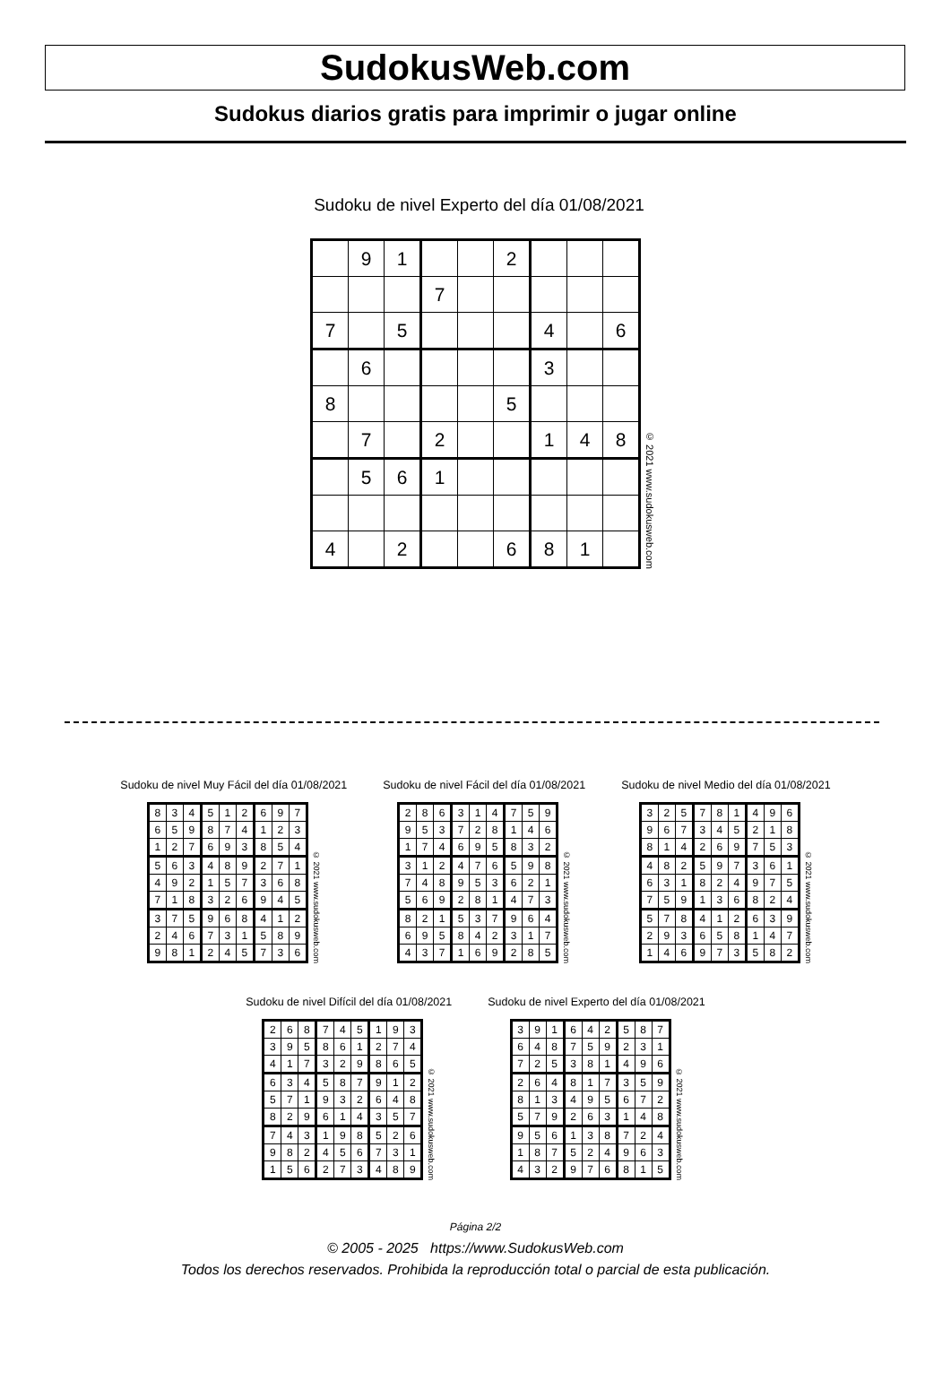SudokusWeb.com
Sudokus diarios gratis para imprimir o jugar online
Sudoku de nivel Experto del día 01/08/2021
| | 9 | 1 | | | 2 | | | |
| | | | 7 | | | | | |
| 7 | | 5 | | | | 4 | | 6 |
| | 6 | | | | | 3 | | |
| 8 | | | | | 5 | | | |
| | 7 | | 2 | | | 1 | 4 | 8 |
| | 5 | 6 | 1 | | | | | |
| 4 | | 2 | | | 6 | 8 | 1 | |
© 2021 www.sudokusweb.com
Sudoku de nivel Muy Fácil del día 01/08/2021
| 8 | 3 | 4 | 5 | 1 | 2 | 6 | 9 | 7 |
| 6 | 5 | 9 | 8 | 7 | 4 | 1 | 2 | 3 |
| 1 | 2 | 7 | 6 | 9 | 3 | 8 | 5 | 4 |
| 5 | 6 | 3 | 4 | 8 | 9 | 2 | 7 | 1 |
| 4 | 9 | 2 | 1 | 5 | 7 | 3 | 6 | 8 |
| 7 | 1 | 8 | 3 | 2 | 6 | 9 | 4 | 5 |
| 3 | 7 | 5 | 9 | 6 | 8 | 4 | 1 | 2 |
| 2 | 4 | 6 | 7 | 3 | 1 | 5 | 8 | 9 |
| 9 | 8 | 1 | 2 | 4 | 5 | 7 | 3 | 6 |
© 2021 www.sudokusweb.com
Sudoku de nivel Fácil del día 01/08/2021
| 2 | 8 | 6 | 3 | 1 | 4 | 7 | 5 | 9 |
| 9 | 5 | 3 | 7 | 2 | 8 | 1 | 4 | 6 |
| 1 | 7 | 4 | 6 | 9 | 5 | 8 | 3 | 2 |
| 3 | 1 | 2 | 4 | 7 | 6 | 5 | 9 | 8 |
| 7 | 4 | 8 | 9 | 5 | 3 | 6 | 2 | 1 |
| 5 | 6 | 9 | 2 | 8 | 1 | 4 | 7 | 3 |
| 8 | 2 | 1 | 5 | 3 | 7 | 9 | 6 | 4 |
| 6 | 9 | 5 | 8 | 4 | 2 | 3 | 1 | 7 |
| 4 | 3 | 7 | 1 | 6 | 9 | 2 | 8 | 5 |
© 2021 www.sudokusweb.com
Sudoku de nivel Medio del día 01/08/2021
| 3 | 2 | 5 | 7 | 8 | 1 | 4 | 9 | 6 |
| 9 | 6 | 7 | 3 | 4 | 5 | 2 | 1 | 8 |
| 8 | 1 | 4 | 2 | 6 | 9 | 7 | 5 | 3 |
| 4 | 8 | 2 | 5 | 9 | 7 | 3 | 6 | 1 |
| 6 | 3 | 1 | 8 | 2 | 4 | 9 | 7 | 5 |
| 7 | 5 | 9 | 1 | 3 | 6 | 8 | 2 | 4 |
| 5 | 7 | 8 | 4 | 1 | 2 | 6 | 3 | 9 |
| 2 | 9 | 3 | 6 | 5 | 8 | 1 | 4 | 7 |
| 1 | 4 | 6 | 9 | 7 | 3 | 5 | 8 | 2 |
© 2021 www.sudokusweb.com
Sudoku de nivel Difícil del día 01/08/2021
| 2 | 6 | 8 | 7 | 4 | 5 | 1 | 9 | 3 |
| 3 | 9 | 5 | 8 | 6 | 1 | 2 | 7 | 4 |
| 4 | 1 | 7 | 3 | 2 | 9 | 8 | 6 | 5 |
| 6 | 3 | 4 | 5 | 8 | 7 | 9 | 1 | 2 |
| 5 | 7 | 1 | 9 | 3 | 2 | 6 | 4 | 8 |
| 8 | 2 | 9 | 6 | 1 | 4 | 3 | 5 | 7 |
| 7 | 4 | 3 | 1 | 9 | 8 | 5 | 2 | 6 |
| 9 | 8 | 2 | 4 | 5 | 6 | 7 | 3 | 1 |
| 1 | 5 | 6 | 2 | 7 | 3 | 4 | 8 | 9 |
© 2021 www.sudokusweb.com
Sudoku de nivel Experto del día 01/08/2021
| 3 | 9 | 1 | 6 | 4 | 2 | 5 | 8 | 7 |
| 6 | 4 | 8 | 7 | 5 | 9 | 2 | 3 | 1 |
| 7 | 2 | 5 | 3 | 8 | 1 | 4 | 9 | 6 |
| 2 | 6 | 4 | 8 | 1 | 7 | 3 | 5 | 9 |
| 8 | 1 | 3 | 4 | 9 | 5 | 6 | 7 | 2 |
| 5 | 7 | 9 | 2 | 6 | 3 | 1 | 4 | 8 |
| 9 | 5 | 6 | 1 | 3 | 8 | 7 | 2 | 4 |
| 1 | 8 | 7 | 5 | 2 | 4 | 9 | 6 | 3 |
| 4 | 3 | 2 | 9 | 7 | 6 | 8 | 1 | 5 |
© 2021 www.sudokusweb.com
Página 2/2
© 2005 - 2025 https://www.SudokusWeb.com
Todos los derechos reservados. Prohibida la reproducción total o parcial de esta publicación.